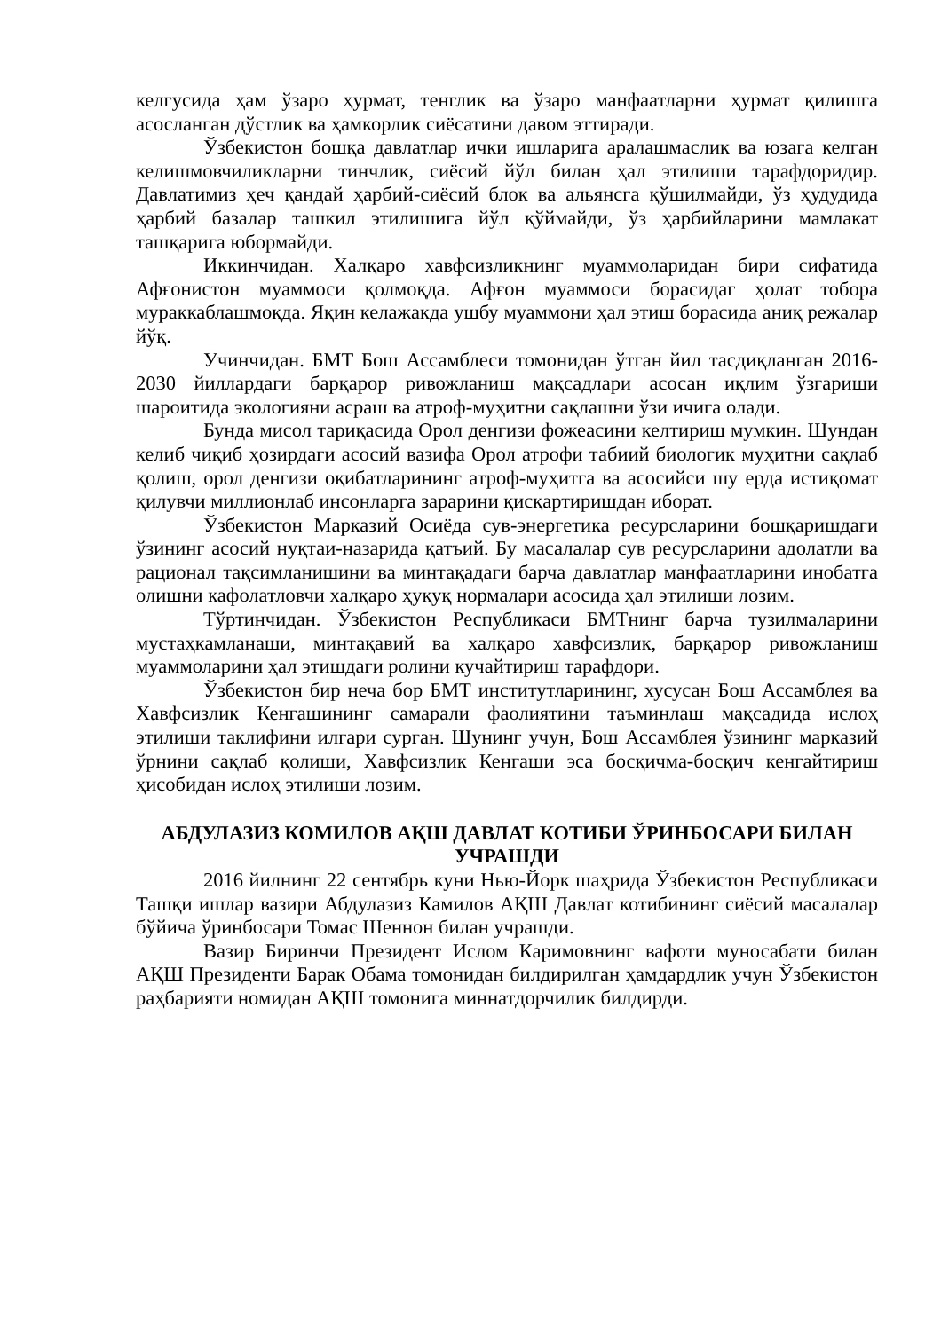келгусида ҳам ўзаро ҳурмат, тенглик ва ўзаро манфаатларни ҳурмат қилишга асосланган дўстлик ва ҳамкорлик сиёсатини давом эттиради.
Ўзбекистон бошқа давлатлар ички ишларига аралашмаслик ва юзага келган келишмовчиликларни тинчлик, сиёсий йўл билан ҳал этилиши тарафдоридир. Давлатимиз ҳеч қандай ҳарбий-сиёсий блок ва альянсга қўшилмайди, ўз ҳудудида ҳарбий базалар ташкил этилишига йўл қўймайди, ўз ҳарбийларини мамлакат ташқарига юбормайди.
Иккинчидан. Халқаро хавфсизликнинг муаммоларидан бири сифатида Афғонистон муаммоси қолмоқда. Афғон муаммоси борасидаг ҳолат тобора мураккаблашмоқда. Яқин келажакда ушбу муаммони ҳал этиш борасида аниқ режалар йўқ.
Учинчидан. БМТ Бош Ассамблеси томонидан ўтган йил тасдиқланган 2016-2030 йиллардаги барқарор ривожланиш мақсадлари асосан иқлим ўзгариши шароитида экологияни асраш ва атроф-муҳитни сақлашни ўзи ичига олади.
Бунда мисол тариқасида Орол денгизи фожеасини келтириш мумкин. Шундан келиб чиқиб ҳозирдаги асосий вазифа Орол атрофи табиий биологик муҳитни сақлаб қолиш, орол денгизи оқибатларининг атроф-муҳитга ва асосийси шу ерда истиқомат қилувчи миллионлаб инсонларга зарарини қисқартиришдан иборат.
Ўзбекистон Марказий Осиёда сув-энергетика ресурсларини бошқаришдаги ўзининг асосий нуқтаи-назарида қатъий. Бу масалалар сув ресурсларини адолатли ва рационал тақсимланишини ва минтақадаги барча давлатлар манфаатларини инобатга олишни кафолатловчи халқаро ҳуқуқ нормалари асосида ҳал этилиши лозим.
Тўртинчидан. Ўзбекистон Республикаси БМТнинг барча тузилмаларини мустаҳкамланаши, минтақавий ва халқаро хавфсизлик, барқарор ривожланиш муаммоларини ҳал этишдаги ролини кучайтириш тарафдори.
Ўзбекистон бир неча бор БМТ институтларининг, хусусан Бош Ассамблея ва Хавфсизлик Кенгашининг самарали фаолиятини таъминлаш мақсадида ислоҳ этилиши таклифини илгари сурган. Шунинг учун, Бош Ассамблея ўзининг марказий ўрнини сақлаб қолиши, Хавфсизлик Кенгаши эса босқичма-босқич кенгайтириш ҳисобидан ислоҳ этилиши лозим.
АБДУЛАЗИЗ КОМИЛОВ АҚШ ДАВЛАТ КОТИБИ ЎРИНБОСАРИ БИЛАН УЧРАШДИ
2016 йилнинг 22 сентябрь куни Нью-Йорк шаҳрида Ўзбекистон Республикаси Ташқи ишлар вазири Абдулазиз Камилов АҚШ Давлат котибининг сиёсий масалалар бўйича ўринбосари Томас Шеннон билан учрашди.
Вазир Биринчи Президент Ислом Каримовнинг вафоти муносабати билан АҚШ Президенти Барак Обама томонидан билдирилган ҳамдардлик учун Ўзбекистон раҳбарияти номидан АҚШ томонига миннатдорчилик билдирди.